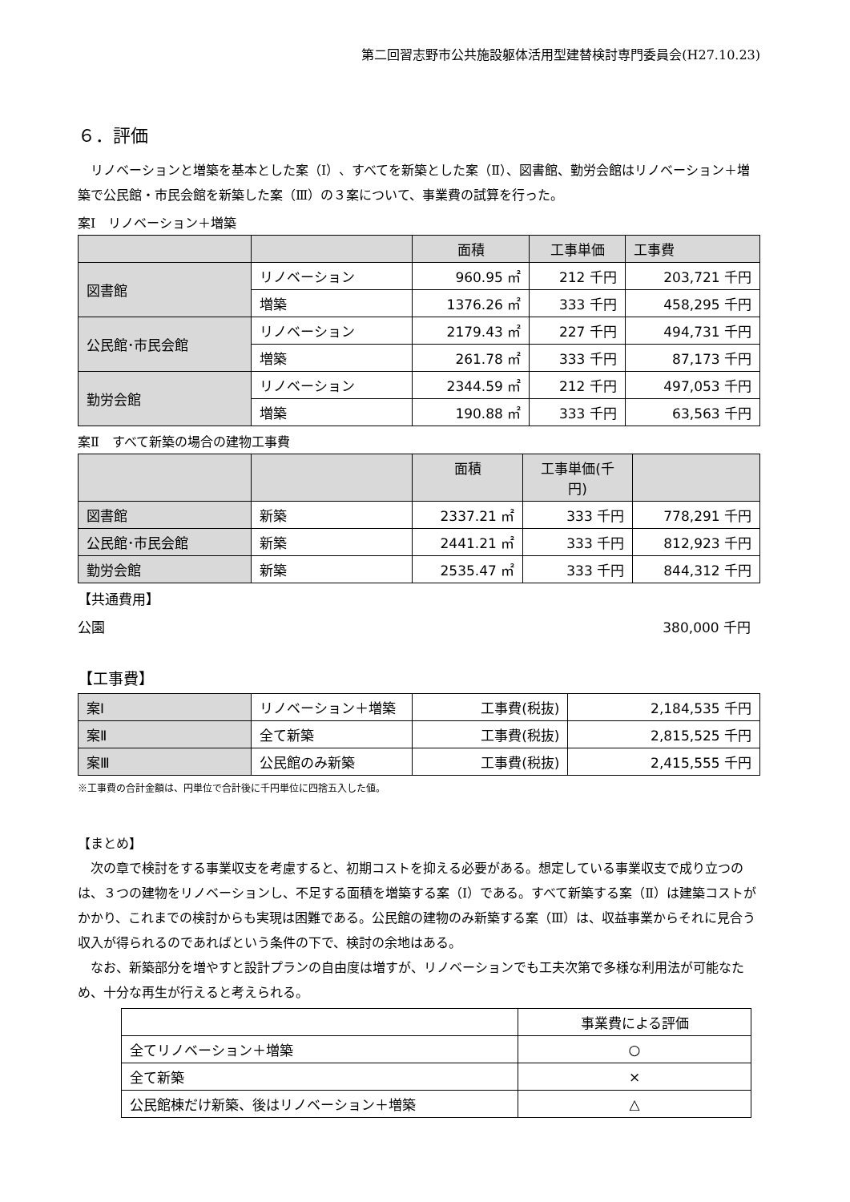第二回習志野市公共施設躯体活用型建替検討専門委員会(H27.10.23)
６．評価
リノベーションと増築を基本とした案（Ⅰ）、すべてを新築とした案（Ⅱ）、図書館、勤労会館はリノベーション＋増築で公民館・市民会館を新築した案（Ⅲ）の３案について、事業費の試算を行った。
案Ⅰ　リノベーション＋増築
| | | 面積 | 工事単価 | 工事費 |
| --- | --- | --- | --- | --- |
| 図書館 | リノベーション | 960.95 ㎡ | 212 千円 | 203,721 千円 |
| | 増築 | 1376.26 ㎡ | 333 千円 | 458,295 千円 |
| 公民館･市民会館 | リノベーション | 2179.43 ㎡ | 227 千円 | 494,731 千円 |
| | 増築 | 261.78 ㎡ | 333 千円 | 87,173 千円 |
| 勤労会館 | リノベーション | 2344.59 ㎡ | 212 千円 | 497,053 千円 |
| | 増築 | 190.88 ㎡ | 333 千円 | 63,563 千円 |
案Ⅱ　すべて新築の場合の建物工事費
| | | 面積 | 工事単価(千 円) | |
| --- | --- | --- | --- | --- |
| 図書館 | 新築 | 2337.21 ㎡ | 333 千円 | 778,291 千円 |
| 公民館･市民会館 | 新築 | 2441.21 ㎡ | 333 千円 | 812,923 千円 |
| 勤労会館 | 新築 | 2535.47 ㎡ | 333 千円 | 844,312 千円 |
【共通費用】
公園 380,000 千円
【工事費】
| 案Ⅰ | リノベーション＋増築 | 工事費(税抜) | 2,184,535 千円 |
| 案Ⅱ | 全て新築 | 工事費(税抜) | 2,815,525 千円 |
| 案Ⅲ | 公民館のみ新築 | 工事費(税抜) | 2,415,555 千円 |
※工事費の合計金額は、円単位で合計後に千円単位に四捨五入した値。
【まとめ】
次の章で検討をする事業収支を考慮すると、初期コストを抑える必要がある。想定している事業収支で成り立つのは、３つの建物をリノベーションし、不足する面積を増築する案（Ⅰ）である。すべて新築する案（Ⅱ）は建築コストがかかり、これまでの検討からも実現は困難である。公民館の建物のみ新築する案（Ⅲ）は、収益事業からそれに見合う収入が得られるのであればという条件の下で、検討の余地はある。
なお、新築部分を増やすと設計プランの自由度は増すが、リノベーションでも工夫次第で多様な利用法が可能なため、十分な再生が行えると考えられる。
| | 事業費による評価 |
| 全てリノベーション＋増築 | ○ |
| 全て新築 | × |
| 公民館棟だけ新築、後はリノベーション＋増築 | △ |